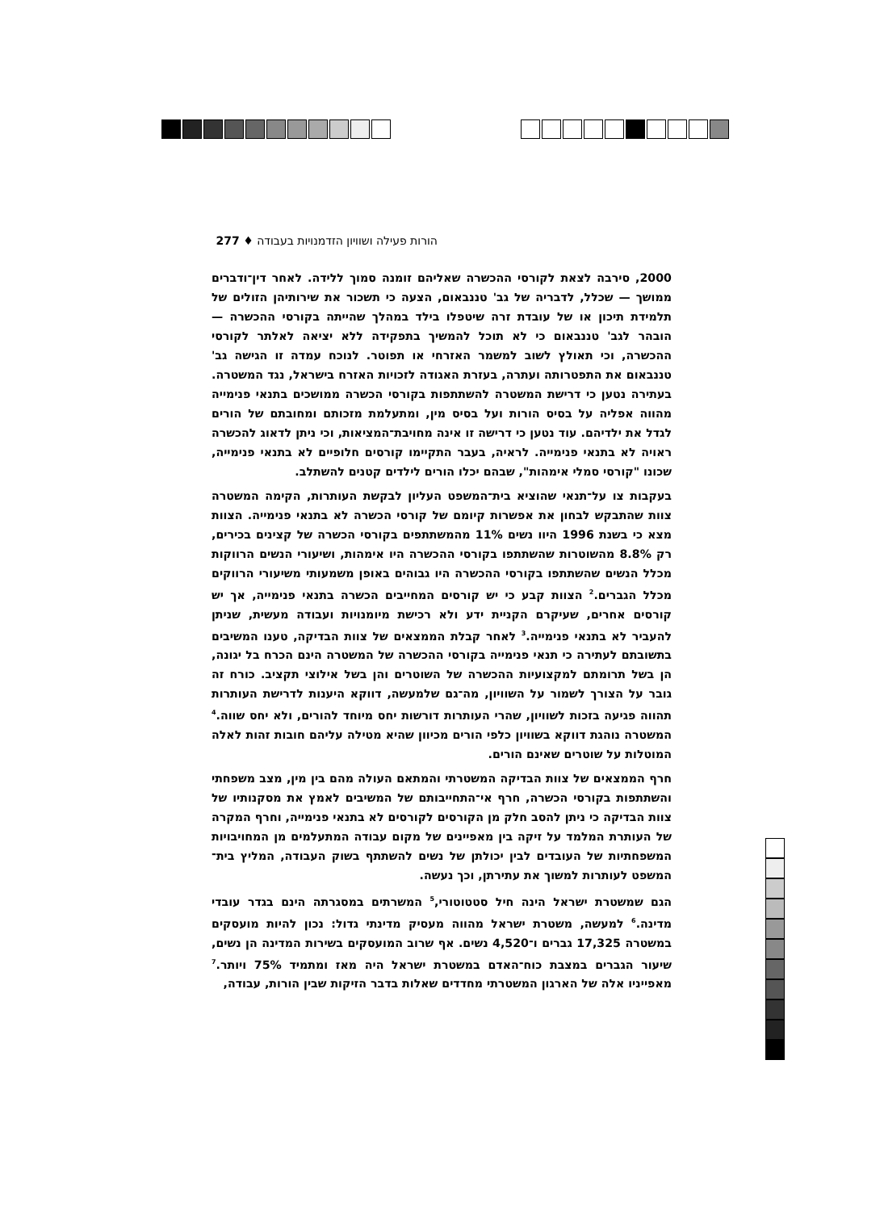הורות פעילה ושוויון הזדמנויות בעבודה ♦ 277
2000, סירבה לצאת לקורסי ההכשרה שאליהם זומנה סמוך ללידה. לאחר דין־ודברים ממושך — שכלל, לדבריה של גב' טננבאום, הצעה כי תשכור את שירותיהן הזולים של תלמידת תיכון או של עובדת זרה שיטפלו בילד במהלך שהייתה בקורסי ההכשרה — הובהר לגב' טננבאום כי לא תוכל להמשיך בתפקידה ללא יציאה לאלתר לקורסי ההכשרה, וכי תאולץ לשוב למשמר האזרחי או תפוטר. לנוכח עמדה זו הגישה גב' טננבאום את התפטרותה ועתרה, בעזרת האגודה לזכויות האזרח בישראל, נגד המשטרה. בעתירה נטען כי דרישת המשטרה להשתתפות בקורסי הכשרה ממושכים בתנאי פנימייה מהווה אפליה על בסיס הורות ועל בסיס מין, ומתעלמת מזכותם ומחובתם של הורים לגדל את ילדיהם. עוד נטען כי דרישה זו אינה מחויבת־המציאות, וכי ניתן לדאוג להכשרה ראויה לא בתנאי פנימייה. לראיה, בעבר התקיימו קורסים חלופיים לא בתנאי פנימייה, שכונו "קורסי סמלי אימהות", שבהם יכלו הורים לילדים קטנים להשתלב.
בעקבות צו על־תנאי שהוציא בית־המשפט העליון לבקשת העותרות, הקימה המשטרה צוות שהתבקש לבחון את אפשרות קיומם של קורסי הכשרה לא בתנאי פנימייה. הצוות מצא כי בשנת 1996 היוו נשים 11% מהמשתתפים בקורסי הכשרה של קצינים בכירים, רק 8.8% מהשוטרות שהשתתפו בקורסי ההכשרה היו אימהות, ושיעורי הנשים הרווקות מכלל הנשים שהשתתפו בקורסי ההכשרה היו גבוהים באופן משמעותי משיעורי הרווקים מכלל הגברים.<sup>2</sup> הצוות קבע כי יש קורסים המחייבים הכשרה בתנאי פנימייה, אך יש קורסים אחרים, שעיקרם הקניית ידע ולא רכישת מיומנויות ועבודה מעשית, שניתן להעביר לא בתנאי פנימייה.<sup>3</sup> לאחר קבלת הממצאים של צוות הבדיקה, טענו המשיבים בתשובתם לעתירה כי תנאי פנימייה בקורסי ההכשרה של המשטרה הינם הכרח בל יגונה, הן בשל תרומתם למקצועיות ההכשרה של השוטרים והן בשל אילוצי תקציב. כורח זה גובר על הצורך לשמור על השוויון, מה־גם שלמעשה, דווקא היענות לדרישת העותרות תהווה פגיעה בזכות לשוויון, שהרי העותרות דורשות יחס מיוחד להורים, ולא יחס שווה.<sup>4</sup> המשטרה נוהגת דווקא בשוויון כלפי הורים מכיוון שהיא מטילה עליהם חובות זהות לאלה המוטלות על שוטרים שאינם הורים.
חרף הממצאים של צוות הבדיקה המשטרתי והמתאם העולה מהם בין מין, מצב משפחתי והשתתפות בקורסי הכשרה, חרף אי־התחייבותם של המשיבים לאמץ את מסקנותיו של צוות הבדיקה כי ניתן להסב חלק מן הקורסים לקורסים לא בתנאי פנימייה, וחרף המקרה של העותרת המלמד על זיקה בין מאפיינים של מקום עבודה המתעלמים מן המחויבויות המשפחתיות של העובדים לבין יכולתן של נשים להשתתף בשוק העבודה, המליץ בית־המשפט לעותרות למשוך את עתירתן, וכך נעשה.
הגם שמשטרת ישראל הינה חיל סטטוטורי,<sup>5</sup> המשרתים במסגרתה הינם בגדר עובדי מדינה.<sup>6</sup> למעשה, משטרת ישראל מהווה מעסיק מדינתי גדול: נכון להיות מועסקים במשטרה 17,325 גברים ו־4,520 נשים. אף שרוב המועסקים בשירות המדינה הן נשים, שיעור הגברים במצבת כוח־האדם במשטרת ישראל היה מאז ומתמיד 75% ויותר.<sup>7</sup> מאפייניו אלה של הארגון המשטרתי מחדדים שאלות בדבר הזיקות שבין הורות, עבודה,